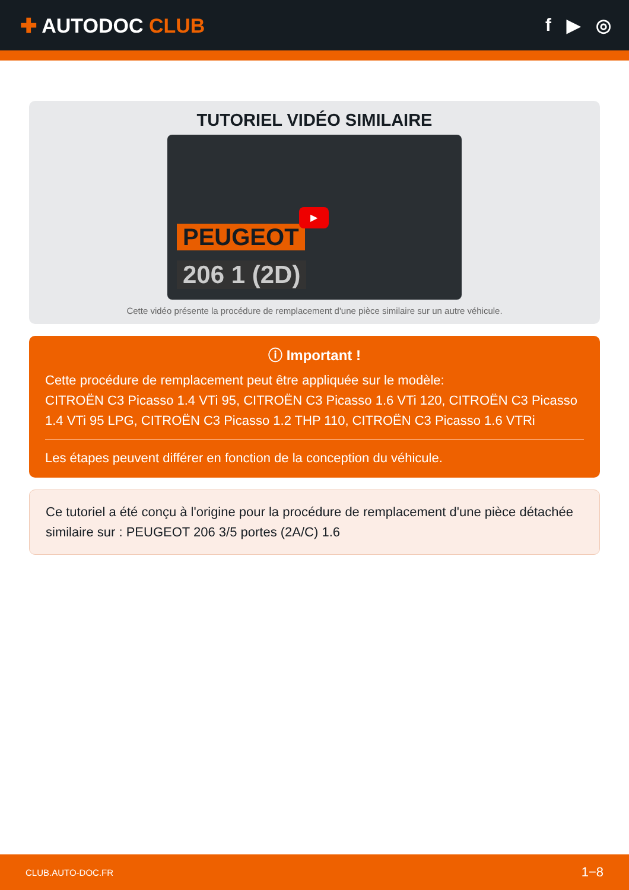✚ AUTODOC CLUB f ▶ ◎
TUTORIEL VIDÉO SIMILAIRE
PEUGEOT
206 1 (2D)
▶
Cette vidéo présente la procédure de remplacement d'une pièce similaire sur un autre véhicule.
ⓘ Important !
Cette procédure de remplacement peut être appliquée sur le modèle:
CITROËN C3 Picasso 1.4 VTi 95, CITROËN C3 Picasso 1.6 VTi 120, CITROËN C3 Picasso 1.4 VTi 95 LPG, CITROËN C3 Picasso 1.2 THP 110, CITROËN C3 Picasso 1.6 VTRi
Les étapes peuvent différer en fonction de la conception du véhicule.
Ce tutoriel a été conçu à l'origine pour la procédure de remplacement d'une pièce détachée similaire sur : PEUGEOT 206 3/5 portes (2A/C) 1.6
CLUB.AUTO-DOC.FR 1−8